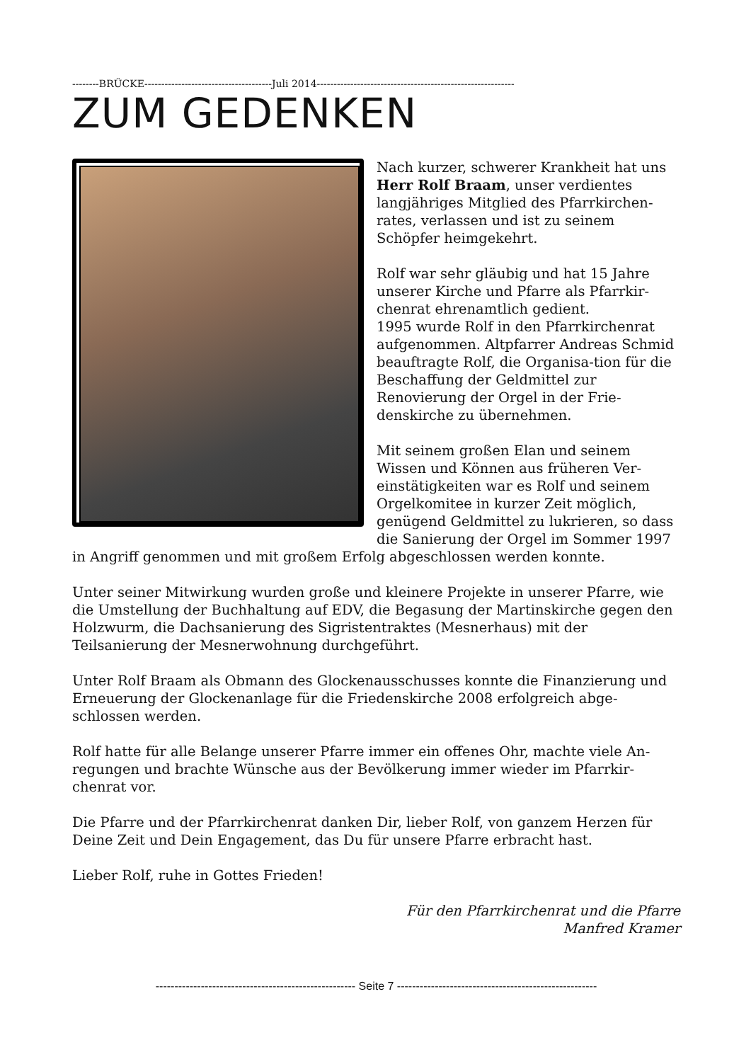--------BRÜCKE--------------------------------------Juli 2014-----------------------------------------------------------
ZUM GEDENKEN
Nach kurzer, schwerer Krankheit hat uns Herr Rolf Braam, unser verdientes langjähriges Mitglied des Pfarrkirchen-rates, verlassen und ist zu seinem Schöpfer heimgekehrt.
Rolf war sehr gläubig und hat 15 Jahre unserer Kirche und Pfarre als Pfarrkir-chenrat ehrenamtlich gedient.
1995 wurde Rolf in den Pfarrkirchenrat aufgenommen. Altpfarrer Andreas Schmid beauftragte Rolf, die Organisa-tion für die Beschaffung der Geldmittel zur Renovierung der Orgel in der Frie-denskirche zu übernehmen.
Mit seinem großen Elan und seinem Wissen und Können aus früheren Ver-einstätigkeiten war es Rolf und seinem Orgelkomitee in kurzer Zeit möglich, genügend Geldmittel zu lukrieren, so dass die Sanierung der Orgel im Sommer 1997 in Angriff genommen und mit großem Erfolg abgeschlossen werden konnte.
Unter seiner Mitwirkung wurden große und kleinere Projekte in unserer Pfarre, wie die Umstellung der Buchhaltung auf EDV, die Begasung der Martinskirche gegen den Holzwurm, die Dachsanierung des Sigristentraktes (Mesnerhaus) mit der Teilsanierung der Mesnerwohnung durchgeführt.
Unter Rolf Braam als Obmann des Glockenausschusses konnte die Finanzierung und Erneuerung der Glockenanlage für die Friedenskirche 2008 erfolgreich abge-schlossen werden.
Rolf hatte für alle Belange unserer Pfarre immer ein offenes Ohr, machte viele An-regungen und brachte Wünsche aus der Bevölkerung immer wieder im Pfarrkir-chenrat vor.
Die Pfarre und der Pfarrkirchenrat danken Dir, lieber Rolf, von ganzem Herzen für Deine Zeit und Dein Engagement, das Du für unsere Pfarre erbracht hast.
Lieber Rolf, ruhe in Gottes Frieden!
Für den Pfarrkirchenrat und die Pfarre
Manfred Kramer
----------------------------------------------------- Seite 7 -----------------------------------------------------